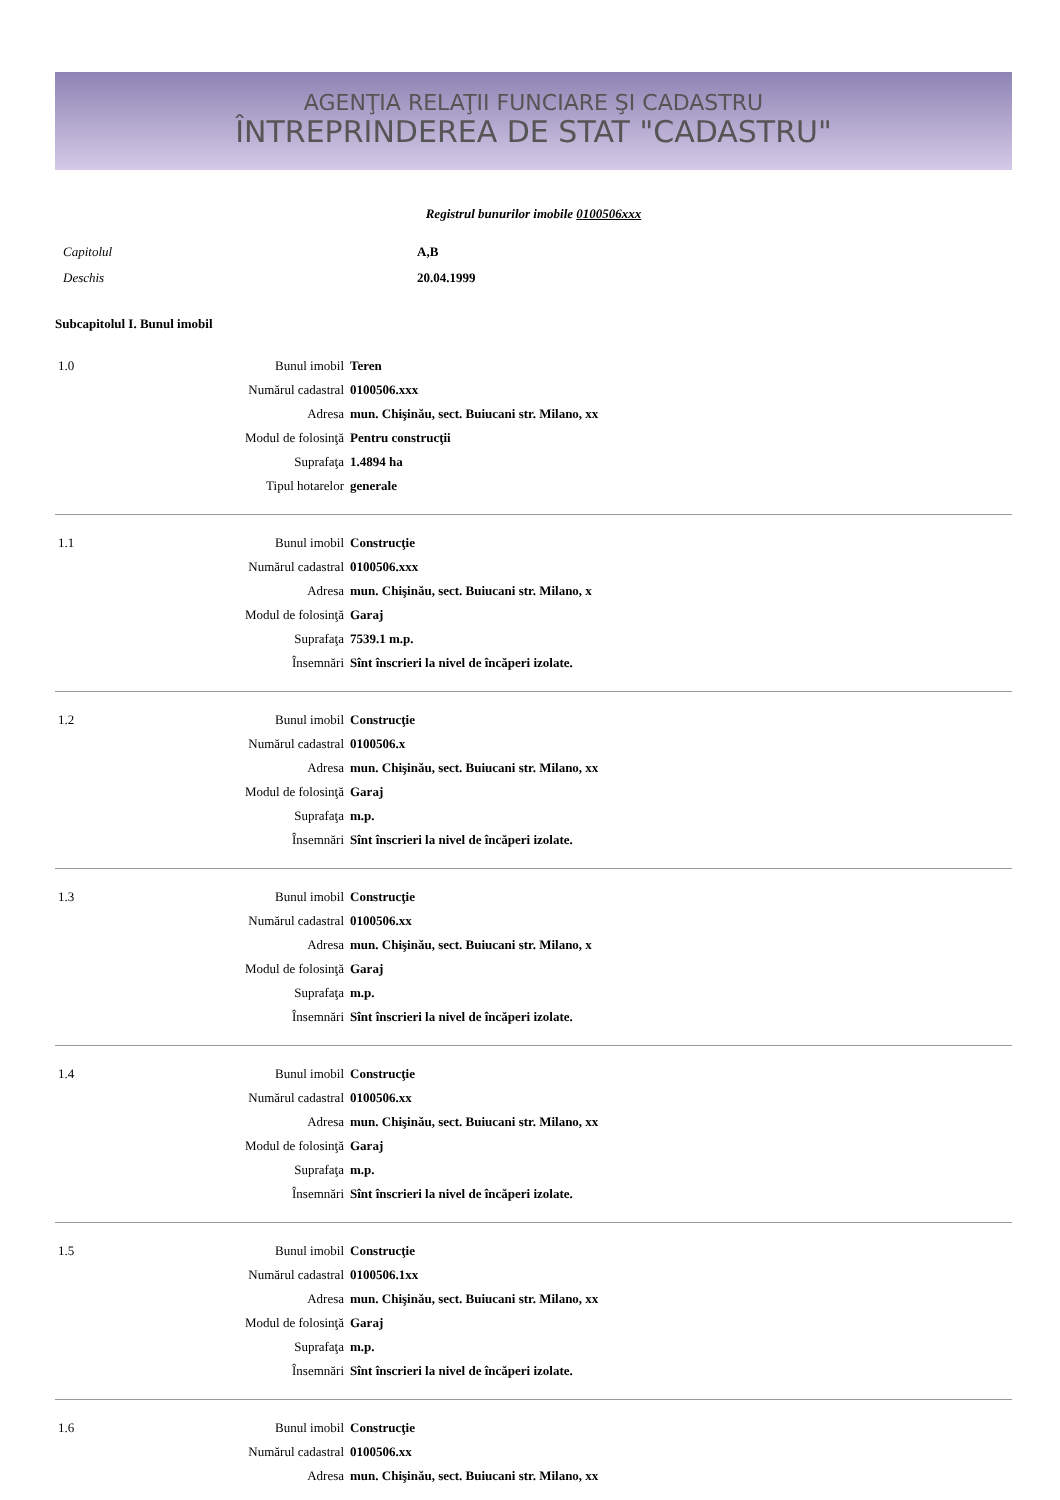AGENŢIA RELAŢII FUNCIARE ŞI CADASTRU
ÎNTREPRINDEREA DE STAT "CADASTRU"
Registrul bunurilor imobile 0100506xxx
| Capitolul | A,B |
| Deschis | 20.04.1999 |
Subcapitolul I. Bunul imobil
| 1.0 | Bunul imobil | Teren |
| | Numărul cadastral | 0100506.xxx |
| | Adresa | mun. Chişinău, sect. Buiucani str. Milano, xx |
| | Modul de folosinţă | Pentru construcţii |
| | Suprafaţa | 1.4894 ha |
| | Tipul hotarelor | generale |
| 1.1 | Bunul imobil | Construcţie |
| | Numărul cadastral | 0100506.xxx |
| | Adresa | mun. Chişinău, sect. Buiucani str. Milano, x |
| | Modul de folosinţă | Garaj |
| | Suprafaţa | 7539.1 m.p. |
| | Însemnări | Sînt înscrieri la nivel de încăperi izolate. |
| 1.2 | Bunul imobil | Construcţie |
| | Numărul cadastral | 0100506.x |
| | Adresa | mun. Chişinău, sect. Buiucani str. Milano, xx |
| | Modul de folosinţă | Garaj |
| | Suprafaţa | m.p. |
| | Însemnări | Sînt înscrieri la nivel de încăperi izolate. |
| 1.3 | Bunul imobil | Construcţie |
| | Numărul cadastral | 0100506.xx |
| | Adresa | mun. Chişinău, sect. Buiucani str. Milano, x |
| | Modul de folosinţă | Garaj |
| | Suprafaţa | m.p. |
| | Însemnări | Sînt înscrieri la nivel de încăperi izolate. |
| 1.4 | Bunul imobil | Construcţie |
| | Numărul cadastral | 0100506.xx |
| | Adresa | mun. Chişinău, sect. Buiucani str. Milano, xx |
| | Modul de folosinţă | Garaj |
| | Suprafaţa | m.p. |
| | Însemnări | Sînt înscrieri la nivel de încăperi izolate. |
| 1.5 | Bunul imobil | Construcţie |
| | Numărul cadastral | 0100506.1xx |
| | Adresa | mun. Chişinău, sect. Buiucani str. Milano, xx |
| | Modul de folosinţă | Garaj |
| | Suprafaţa | m.p. |
| | Însemnări | Sînt înscrieri la nivel de încăperi izolate. |
| 1.6 | Bunul imobil | Construcţie |
| | Numărul cadastral | 0100506.xx |
| | Adresa | mun. Chişinău, sect. Buiucani str. Milano, xx |